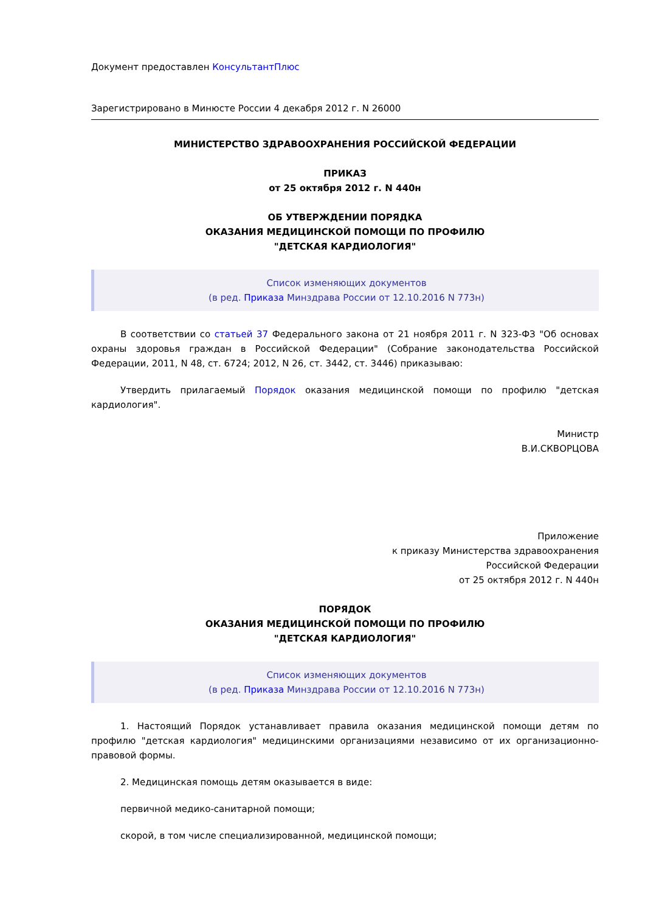Документ предоставлен КонсультантПлюс
Зарегистрировано в Минюсте России 4 декабря 2012 г. N 26000
МИНИСТЕРСТВО ЗДРАВООХРАНЕНИЯ РОССИЙСКОЙ ФЕДЕРАЦИИ
ПРИКАЗ
от 25 октября 2012 г. N 440н
ОБ УТВЕРЖДЕНИИ ПОРЯДКА
ОКАЗАНИЯ МЕДИЦИНСКОЙ ПОМОЩИ ПО ПРОФИЛЮ
"ДЕТСКАЯ КАРДИОЛОГИЯ"
Список изменяющих документов
(в ред. Приказа Минздрава России от 12.10.2016 N 773н)
В соответствии со статьей 37 Федерального закона от 21 ноября 2011 г. N 323-ФЗ "Об основах охраны здоровья граждан в Российской Федерации" (Собрание законодательства Российской Федерации, 2011, N 48, ст. 6724; 2012, N 26, ст. 3442, ст. 3446) приказываю:
Утвердить прилагаемый Порядок оказания медицинской помощи по профилю "детская кардиология".
Министр
В.И.СКВОРЦОВА
Приложение
к приказу Министерства здравоохранения
Российской Федерации
от 25 октября 2012 г. N 440н
ПОРЯДОК
ОКАЗАНИЯ МЕДИЦИНСКОЙ ПОМОЩИ ПО ПРОФИЛЮ
"ДЕТСКАЯ КАРДИОЛОГИЯ"
Список изменяющих документов
(в ред. Приказа Минздрава России от 12.10.2016 N 773н)
1. Настоящий Порядок устанавливает правила оказания медицинской помощи детям по профилю "детская кардиология" медицинскими организациями независимо от их организационно-правовой формы.
2. Медицинская помощь детям оказывается в виде:
первичной медико-санитарной помощи;
скорой, в том числе специализированной, медицинской помощи;